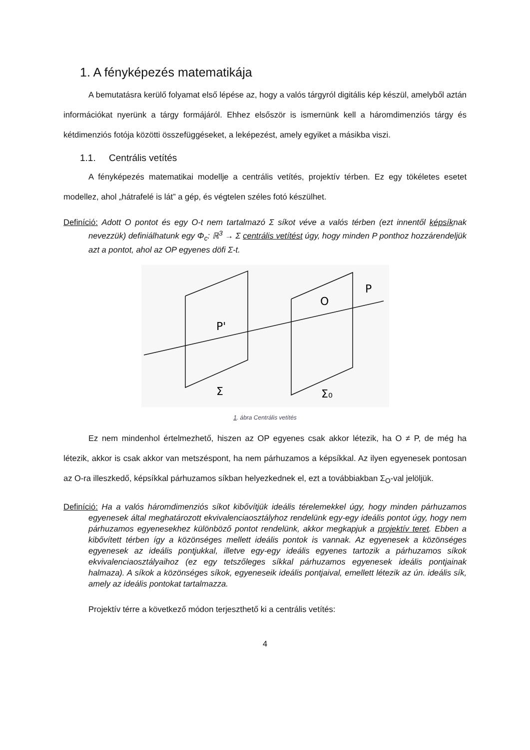1. A fényképezés matematikája
A bemutatásra kerülő folyamat első lépése az, hogy a valós tárgyról digitális kép készül, amelyből aztán információkat nyerünk a tárgy formájáról. Ehhez elsőször is ismernünk kell a háromdimenziós tárgy és kétdimenziós fotója közötti összefüggéseket, a leképezést, amely egyiket a másikba viszi.
1.1. Centrális vetítés
A fényképezés matematikai modellje a centrális vetítés, projektív térben. Ez egy tökéletes esetet modellez, ahol „hátrafelé is lát” a gép, és végtelen széles fotó készülhet.
Definíció: Adott O pontot és egy O-t nem tartalmazó Σ síkot véve a valós térben (ezt innentől képsíknak nevezzük) definiálhatunk egy Φ<sub>c</sub>: ℝ<sup>3</sup> → Σ centrális vetítést úgy, hogy minden P ponthoz hozzárendeljük azt a pontot, ahol az OP egyenes döfi Σ-t.
P'
O
P
Σ
Σ₀
1. ábra Centrális vetítés
Ez nem mindenhol értelmezhető, hiszen az OP egyenes csak akkor létezik, ha O ≠ P, de még ha létezik, akkor is csak akkor van metszéspont, ha nem párhuzamos a képsíkkal. Az ilyen egyenesek pontosan az O-ra illeszkedő, képsíkkal párhuzamos síkban helyezkednek el, ezt a továbbiakban Σ<sub>O</sub>-val jelöljük.
Definíció: Ha a valós háromdimenziós síkot kibővítjük ideális térelemekkel úgy, hogy minden párhuzamos egyenesek által meghatározott ekvivalenciaosztályhoz rendelünk egy-egy ideális pontot úgy, hogy nem párhuzamos egyenesekhez különböző pontot rendelünk, akkor megkapjuk a projektív teret. Ebben a kibővített térben így a közönséges mellett ideális pontok is vannak. Az egyenesek a közönséges egyenesek az ideális pontjukkal, illetve egy-egy ideális egyenes tartozik a párhuzamos síkok ekvivalenciaosztályaihoz (ez egy tetszőleges síkkal párhuzamos egyenesek ideális pontjainak halmaza). A síkok a közönséges síkok, egyeneseik ideális pontjaival, emellett létezik az ún. ideális sík, amely az ideális pontokat tartalmazza.
Projektív térre a következő módon terjeszthető ki a centrális vetítés:
4